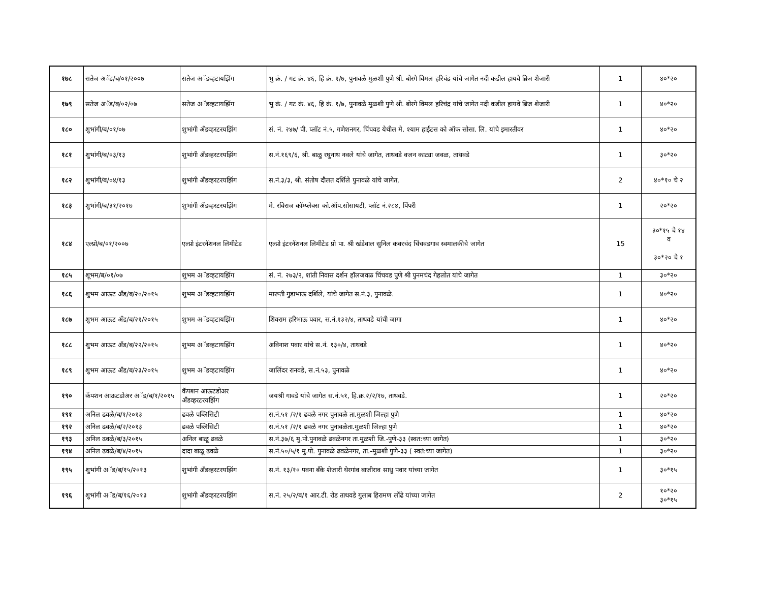| १७८ | सतेज अॅड/ब/०१/२००७ | सतेज अॅडव्हटायझिंग | भु क्रं. / गट क्रं. ४६, हि क्रं. १/७, पुनावळे मुळशी पुणे श्री. बोरगे विमल हरिचंद्र यांचे जागेत नदी कडील हायवे ब्रिज शेजारी | 1 | ४०*२० |
| १७९ | सतेज अॅड/ब/०२/०७ | सतेज अॅडव्हटायझिंग | भु क्रं. / गट क्रं. ४६, हि क्रं. १/७, पुनावळे मुळशी पुणे श्री. बोरगे विमल हरिचंद्र यांचे जागेत नदी कडील हायवे ब्रिज शेजारी | 1 | ४०*२० |
| १८० | शुभांगी/ब/०१/०७ | शुभांगी अँडव्हरटरयझिंग | सं. नं. २४७/ पी. प्लॉट नं.५, गणेशनगर, चिंचवड येथील मे. श्याम हाईटस को ऑफ सोसा. लि. यांचे इमारतीवर | 1 | ४०*२० |
| १८१ | शुभांगी/ब/०३/१३ | शुभांगी अँडव्हरटरयझिंग | स.नं.१६९/६, श्री. बाळु रघुनाथ नवले यांचे जागेत, ताथवडे वजन काट्या जवळ, ताथवडे | 1 | ३०*२० |
| १८२ | शुभांगी/ब/०४/१३ | शुभांगी अँडव्हरटरयझिंग | स.नं.३/३, श्री. संतोष दौलत दर्शिले पुनावळे यांचे जागेत, | 2 | ४०*१० चे २ |
| १८३ | शुभांगी/ब/३१/२०१७ | शुभांगी अँडव्हरटरयझिंग | मे. रविराज कॉम्प्लेक्स को.ऑप.सोसायटी, प्लॉट नं.२८४, पिंपरी | 1 | २०*२० |
| १८४ | एल्प्रो/ब/०१/२००७ | एल्प्रो इंटरनॅशनल लिमीटेड | एल्प्रो इंटरनॅशनल लिमीटेड प्रो पा. श्री खंडेवाल सुनिल कवरचंद चिंचवडगाव स्वमालकीचे जागेत | 15 | ३०*१५ चे १४ व ३०*२० चे १ |
| १८५ | शूभम/ब/०१/०७ | शुभम अॅडव्हटायझिंग | सं. नं. २७३/२, शांती निवास दर्शन हॉलजवळ चिंचवड पुणे श्री पुनमचंद गेहलोत यांचे जागेत | 1 | ३०*२० |
| १८६ | शुभम आऊट अँड/ब/२०/२०१५ | शुभम अॅडव्हटायझिंग | मारूती गुडाभाऊ दर्शिले, यांचे जागेत स.नं.३, पुनावळे. | 1 | ४०*२० |
| १८७ | शुभम आऊट अँड/ब/२१/२०१५ | शुभम अॅडव्हटायझिंग | शिवराम हरिभाऊ पवार, स.नं.१३२/४, ताथवडे यांची जागा | 1 | ४०*२० |
| १८८ | शुभम आऊट अँड/ब/२२/२०१५ | शुभम अॅडव्हटायझिंग | अविनाश पवार यांचे स.नं. १३०/४, ताथवडे | 1 | ४०*२० |
| १८९ | शुभम आऊट अँड/ब/२३/२०१५ | शुभम अॅडव्हटायझिंग | जालिंदर रानवडे, स.नं.५३, पुनावळे | 1 | ४०*२० |
| १९० | कॅपशन आऊटडोअर अॅड/ब/१/२०१५ | कॅपशन आऊटडोअर अँडव्हरटरयझिंग | जयश्री गावडे यांचे जागेत स.नं.५१, हि.क्र.२/२/१७, ताथवडे. | 1 | २०*२० |
| १९१ | अनिल ढवळे/ब/१/२०१३ | ढवळे पब्लिसिटी | स.नं.५१ /२/१ ढवळे नगर पुनावळे ता.मुळशी जिल्हा पुणे | 1 | ४०*२० |
| १९२ | अनिल ढवळे/ब/२/२०१३ | ढवळे पब्लिसिटी | स.नं.५१ /२/१ ढवळे नगर पुनावळेता.मुळशी जिल्हा पुणे | 1 | ४०*२० |
| १९३ | अनिल ढवळे/ब/३/२०१५ | अनिल बाळू ढवळे | स.नं.३७/६ मु.पो.पुनावळे ढवळेनगर ता.मुळशी जि.-पुणे-३३ (स्वत:च्या जागेत) | 1 | ३०*२० |
| १९४ | अनिल ढवळे/ब/४/२०१५ | दादा बाळू ढवळे | स.नं.५०/५/१ मु.पो. पुनावळे ढवळेनगर, ता.-मुळशी पुणे-३३ ( स्वतं:च्या जागेत) | 1 | ३०*२० |
| १९५ | शुभांगी अॅड/ब/१५/२०१३ | शुभांगी अँडव्हरटरयझिंग | स.नं. १३/१० पवना बँके शेजारी थेरगांव बाजीराव साधु पवार यांच्या जागेत | 1 | ३०*१५ |
| १९६ | शुभांगी अॅड/ब/१६/२०१३ | शुभांगी अँडव्हरटरयझिंग | स.नं. २५/२/ब/१ आर.टी. रोड ताथवडे गुलाब हिरामण लोंढे यांच्या जागेत | 2 | १०*२० ३०*१५ |